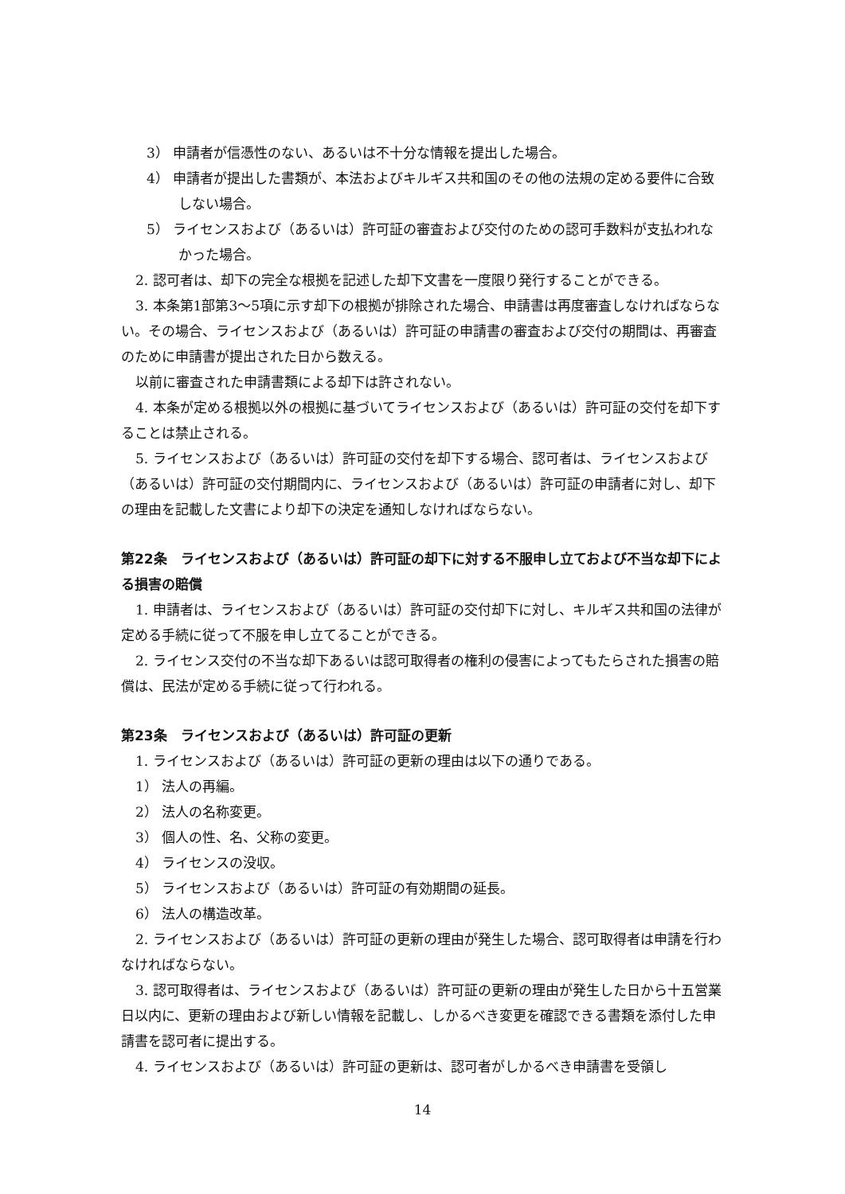3） 申請者が信憑性のない、あるいは不十分な情報を提出した場合。
4） 申請者が提出した書類が、本法およびキルギス共和国のその他の法規の定める要件に合致しない場合。
5） ライセンスおよび（あるいは）許可証の審査および交付のための認可手数料が支払われなかった場合。
2. 認可者は、却下の完全な根拠を記述した却下文書を一度限り発行することができる。
3. 本条第1部第3～5項に示す却下の根拠が排除された場合、申請書は再度審査しなければならない。その場合、ライセンスおよび（あるいは）許可証の申請書の審査および交付の期間は、再審査のために申請書が提出された日から数える。
以前に審査された申請書類による却下は許されない。
4. 本条が定める根拠以外の根拠に基づいてライセンスおよび（あるいは）許可証の交付を却下することは禁止される。
5. ライセンスおよび（あるいは）許可証の交付を却下する場合、認可者は、ライセンスおよび（あるいは）許可証の交付期間内に、ライセンスおよび（あるいは）許可証の申請者に対し、却下の理由を記載した文書により却下の決定を通知しなければならない。
第22条　ライセンスおよび（あるいは）許可証の却下に対する不服申し立ておよび不当な却下による損害の賠償
1. 申請者は、ライセンスおよび（あるいは）許可証の交付却下に対し、キルギス共和国の法律が定める手続に従って不服を申し立てることができる。
2. ライセンス交付の不当な却下あるいは認可取得者の権利の侵害によってもたらされた損害の賠償は、民法が定める手続に従って行われる。
第23条　ライセンスおよび（あるいは）許可証の更新
1. ライセンスおよび（あるいは）許可証の更新の理由は以下の通りである。
1） 法人の再編。
2） 法人の名称変更。
3） 個人の性、名、父称の変更。
4） ライセンスの没収。
5） ライセンスおよび（あるいは）許可証の有効期間の延長。
6） 法人の構造改革。
2. ライセンスおよび（あるいは）許可証の更新の理由が発生した場合、認可取得者は申請を行わなければならない。
3. 認可取得者は、ライセンスおよび（あるいは）許可証の更新の理由が発生した日から十五営業日以内に、更新の理由および新しい情報を記載し、しかるべき変更を確認できる書類を添付した申請書を認可者に提出する。
4. ライセンスおよび（あるいは）許可証の更新は、認可者がしかるべき申請書を受領し
14